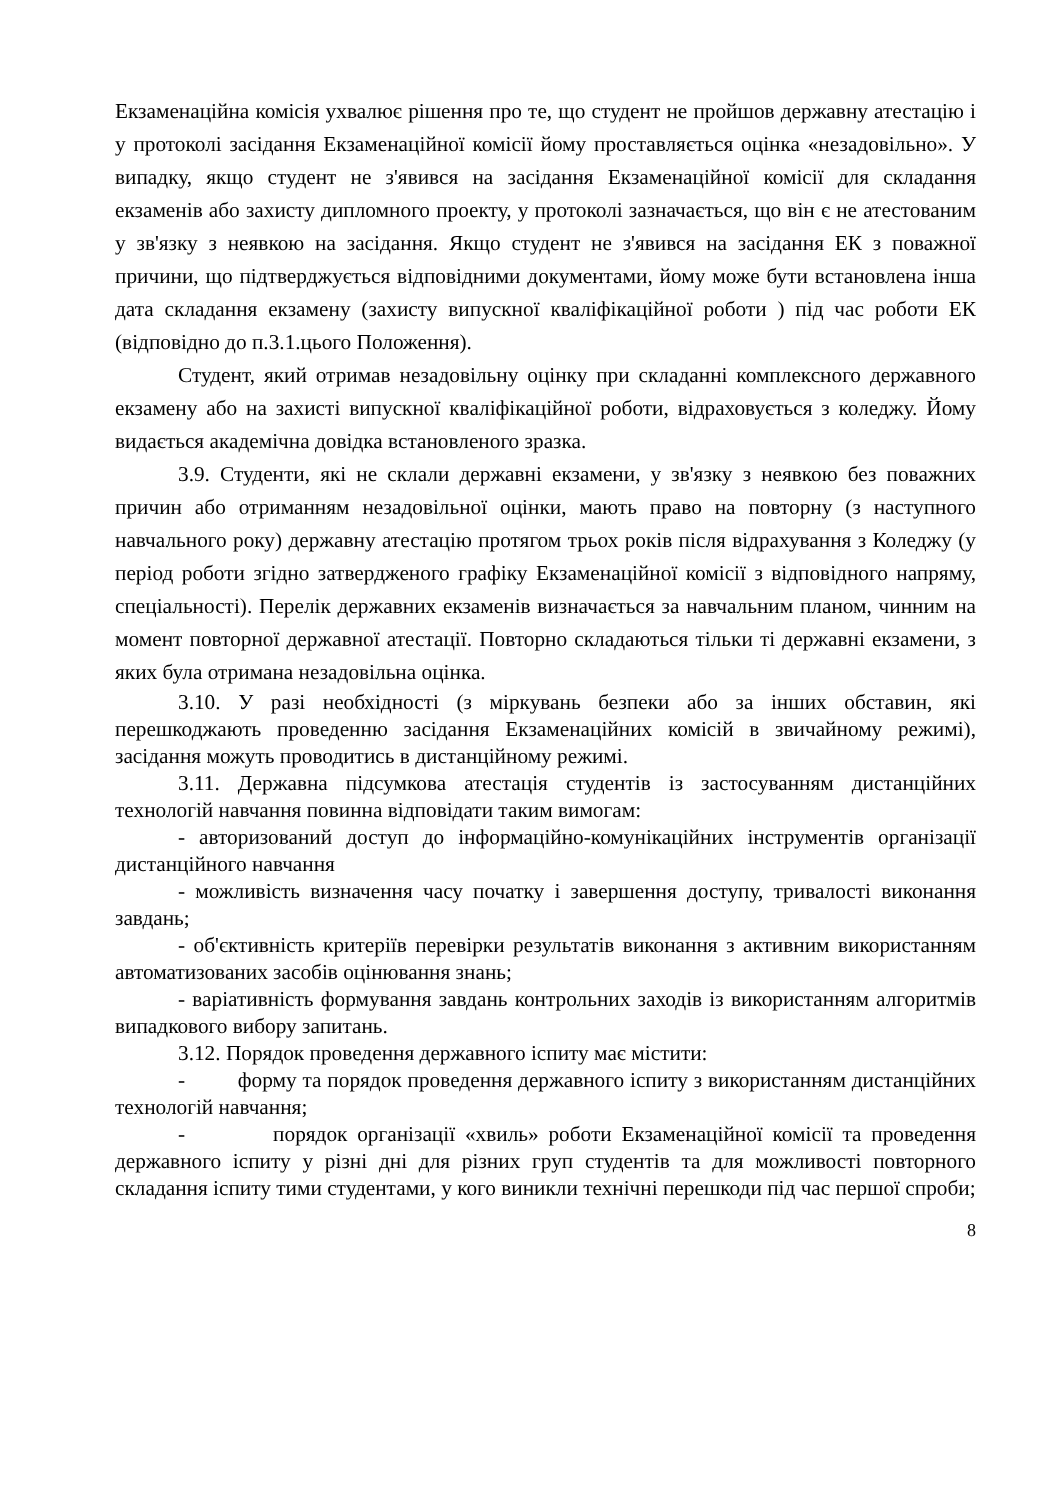Екзаменаційна комісія ухвалює рішення про те, що студент не пройшов державну атестацію і у протоколі засідання Екзаменаційної комісії йому проставляється оцінка «незадовільно». У випадку, якщо студент не з'явився на засідання Екзаменаційної комісії для складання екзаменів або захисту дипломного проекту, у протоколі зазначається, що він є не атестованим у зв'язку з неявкою на засідання. Якщо студент не з'явився на засідання ЕК з поважної причини, що підтверджується відповідними документами, йому може бути встановлена інша дата складання екзамену (захисту випускної кваліфікаційної роботи ) під час роботи ЕК (відповідно до п.3.1.цього Положення).
Студент, який отримав незадовільну оцінку при складанні комплексного державного екзамену або на захисті випускної кваліфікаційної роботи, відраховується з коледжу. Йому видається академічна довідка встановленого зразка.
3.9. Студенти, які не склали державні екзамени, у зв'язку з неявкою без поважних причин або отриманням незадовільної оцінки, мають право на повторну (з наступного навчального року) державну атестацію протягом трьох років після відрахування з Коледжу (у період роботи згідно затвердженого графіку Екзаменаційної комісії з відповідного напряму, спеціальності). Перелік державних екзаменів визначається за навчальним планом, чинним на момент повторної державної атестації. Повторно складаються тільки ті державні екзамени, з яких була отримана незадовільна оцінка.
3.10. У разі необхідності (з міркувань безпеки або за інших обставин, які перешкоджають проведенню засідання Екзаменаційних комісій в звичайному режимі), засідання можуть проводитись в дистанційному режимі.
3.11. Державна підсумкова атестація студентів із застосуванням дистанційних технологій навчання повинна відповідати таким вимогам:
- авторизований доступ до інформаційно-комунікаційних інструментів організації дистанційного навчання
- можливість визначення часу початку і завершення доступу, тривалості виконання завдань;
- об'єктивність критеріїв перевірки результатів виконання з активним використанням автоматизованих засобів оцінювання знань;
- варіативність формування завдань контрольних заходів із використанням алгоритмів випадкового вибору запитань.
3.12. Порядок проведення державного іспиту має містити:
- форму та порядок проведення державного іспиту з використанням дистанційних технологій навчання;
- порядок організації «хвиль» роботи Екзаменаційної комісії та проведення державного іспиту у різні дні для різних груп студентів та для можливості повторного складання іспиту тими студентами, у кого виникли технічні перешкоди під час першої спроби;
8